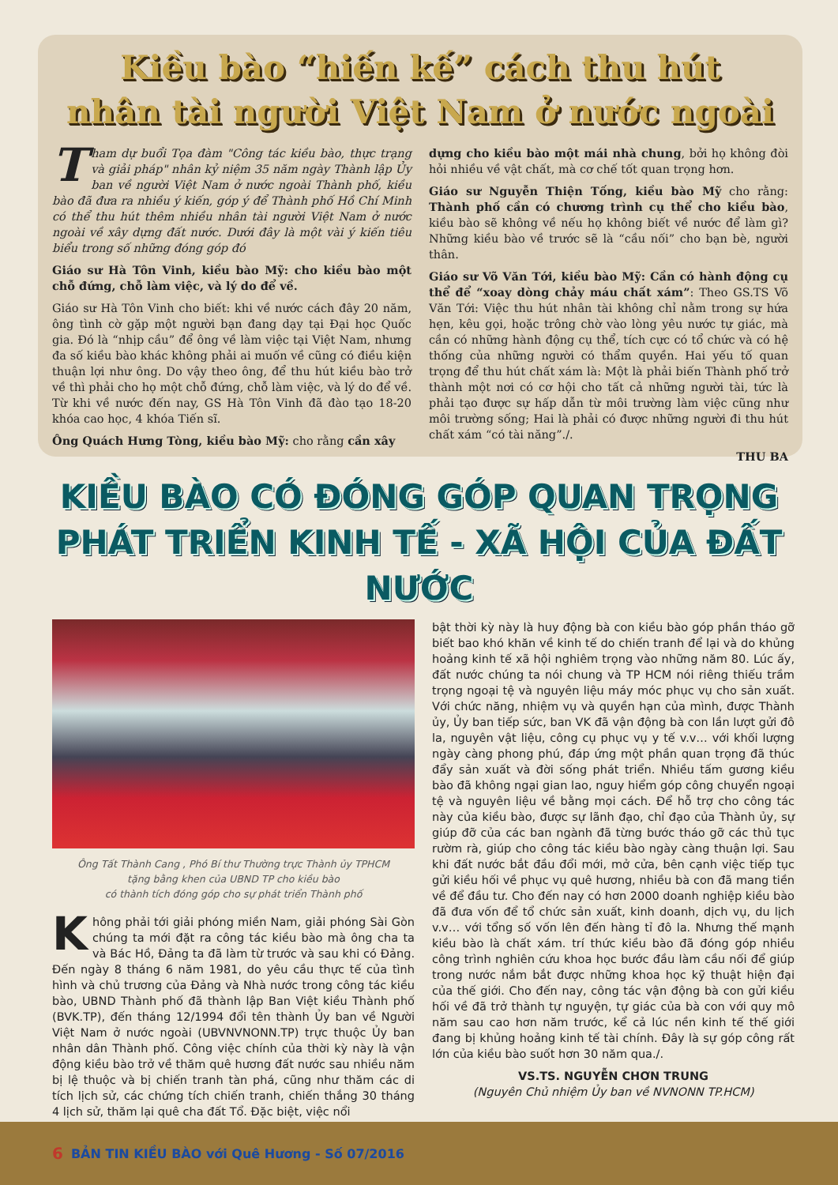Kiều bào “hiến kế” cách thu hút
nhân tài người Việt Nam ở nước ngoài
Tham dự buổi Tọa đàm "Công tác kiều bào, thực trạng và giải pháp" nhân kỷ niệm 35 năm ngày Thành lập Ủy ban về người Việt Nam ở nước ngoài Thành phố, kiều bào đã đưa ra nhiều ý kiến, góp ý để Thành phố Hồ Chí Minh có thể thu hút thêm nhiều nhân tài người Việt Nam ở nước ngoài về xây dựng đất nước. Dưới đây là một vài ý kiến tiêu biểu trong số những đóng góp đó
Giáo sư Hà Tôn Vinh, kiều bào Mỹ: cho kiều bào một chỗ đứng, chỗ làm việc, và lý do để về.
Giáo sư Hà Tôn Vinh cho biết: khi về nước cách đây 20 năm, ông tình cờ gặp một người bạn đang dạy tại Đại học Quốc gia. Đó là “nhịp cầu” để ông về làm việc tại Việt Nam, nhưng đa số kiều bào khác không phải ai muốn về cũng có điều kiện thuận lợi như ông. Do vậy theo ông, để thu hút kiều bào trở về thì phải cho họ một chỗ đứng, chỗ làm việc, và lý do để về. Từ khi về nước đến nay, GS Hà Tôn Vinh đã đào tạo 18-20 khóa cao học, 4 khóa Tiến sĩ.
Ông Quách Hưng Tòng, kiều bào Mỹ: cho rằng cần xây
dựng cho kiều bào một mái nhà chung, bởi họ không đòi hỏi nhiều về vật chất, mà cơ chế tốt quan trọng hơn.
Giáo sư Nguyễn Thiện Tống, kiều bào Mỹ cho rằng: Thành phố cần có chương trình cụ thể cho kiều bào, kiều bào sẽ không về nếu họ không biết về nước để làm gì? Những kiều bào về trước sẽ là “cầu nối” cho bạn bè, người thân.
Giáo sư Võ Văn Tới, kiều bào Mỹ: Cần có hành động cụ thể để “xoay dòng chảy máu chất xám”: Theo GS.TS Võ Văn Tới: Việc thu hút nhân tài không chỉ nằm trong sự hứa hẹn, kêu gọi, hoặc trông chờ vào lòng yêu nước tự giác, mà cần có những hành động cụ thể, tích cực có tổ chức và có hệ thống của những người có thẩm quyền. Hai yếu tố quan trọng để thu hút chất xám là: Một là phải biến Thành phố trở thành một nơi có cơ hội cho tất cả những người tài, tức là phải tạo được sự hấp dẫn từ môi trường làm việc cũng như môi trường sống; Hai là phải có được những người đi thu hút chất xám “có tài năng”./.
THU BA
KIỀU BÀO CÓ ĐÓNG GÓP QUAN TRỌNG
PHÁT TRIỂN KINH TẾ - XÃ HỘI CỦA ĐẤT NƯỚC
Ông Tất Thành Cang , Phó Bí thư Thường trực Thành ủy TPHCM
tặng bằng khen của UBND TP cho kiều bào
có thành tích đóng góp cho sự phát triển Thành phố
Không phải tới giải phóng miền Nam, giải phóng Sài Gòn chúng ta mới đặt ra công tác kiều bào mà ông cha ta và Bác Hồ, Đảng ta đã làm từ trước và sau khi có Đảng. Đến ngày 8 tháng 6 năm 1981, do yêu cầu thực tế của tình hình và chủ trương của Đảng và Nhà nước trong công tác kiều bào, UBND Thành phố đã thành lập Ban Việt kiều Thành phố (BVK.TP), đến tháng 12/1994 đổi tên thành Ủy ban về Người Việt Nam ở nước ngoài (UBVNVNONN.TP) trực thuộc Ủy ban nhân dân Thành phố. Công việc chính của thời kỳ này là vận động kiều bào trở về thăm quê hương đất nước sau nhiều năm bị lệ thuộc và bị chiến tranh tàn phá, cũng như thăm các di tích lịch sử, các chứng tích chiến tranh, chiến thắng 30 tháng 4 lịch sử, thăm lại quê cha đất Tổ. Đặc biệt, việc nổi
bật thời kỳ này là huy động bà con kiều bào góp phần tháo gỡ biết bao khó khăn về kinh tế do chiến tranh để lại và do khủng hoảng kinh tế xã hội nghiêm trọng vào những năm 80. Lúc ấy, đất nước chúng ta nói chung và TP HCM nói riêng thiếu trầm trọng ngoại tệ và nguyên liệu máy móc phục vụ cho sản xuất. Với chức năng, nhiệm vụ và quyền hạn của mình, được Thành ủy, Ủy ban tiếp sức, ban VK đã vận động bà con lần lượt gửi đô la, nguyên vật liệu, công cụ phục vụ y tế v.v… với khối lượng ngày càng phong phú, đáp ứng một phần quan trọng đã thúc đẩy sản xuất và đời sống phát triển. Nhiều tấm gương kiều bào đã không ngại gian lao, nguy hiểm góp công chuyển ngoại tệ và nguyên liệu về bằng mọi cách. Để hỗ trợ cho công tác này của kiều bào, được sự lãnh đạo, chỉ đạo của Thành ủy, sự giúp đỡ của các ban ngành đã từng bước tháo gỡ các thủ tục rườm rà, giúp cho công tác kiều bào ngày càng thuận lợi. Sau khi đất nước bắt đầu đổi mới, mở cửa, bên cạnh việc tiếp tục gửi kiều hối về phục vụ quê hương, nhiều bà con đã mang tiền về để đầu tư. Cho đến nay có hơn 2000 doanh nghiệp kiều bào đã đưa vốn để tổ chức sản xuất, kinh doanh, dịch vụ, du lịch v.v… với tổng số vốn lên đến hàng tỉ đô la. Nhưng thế mạnh kiều bào là chất xám. trí thức kiều bào đã đóng góp nhiều công trình nghiên cứu khoa học bước đầu làm cầu nối để giúp trong nước nắm bắt được những khoa học kỹ thuật hiện đại của thế giới. Cho đến nay, công tác vận động bà con gửi kiều hối về đã trở thành tự nguyện, tự giác của bà con với quy mô năm sau cao hơn năm trước, kể cả lúc nền kinh tế thế giới đang bị khủng hoảng kinh tế tài chính. Đây là sự góp công rất lớn của kiều bào suốt hơn 30 năm qua./.
VS.TS. NGUYỄN CHƠN TRUNG
(Nguyên Chủ nhiệm Ủy ban về NVNONN TP.HCM)
6 BẢN TIN KIỀU BÀO với Quê Hương - Số 07/2016